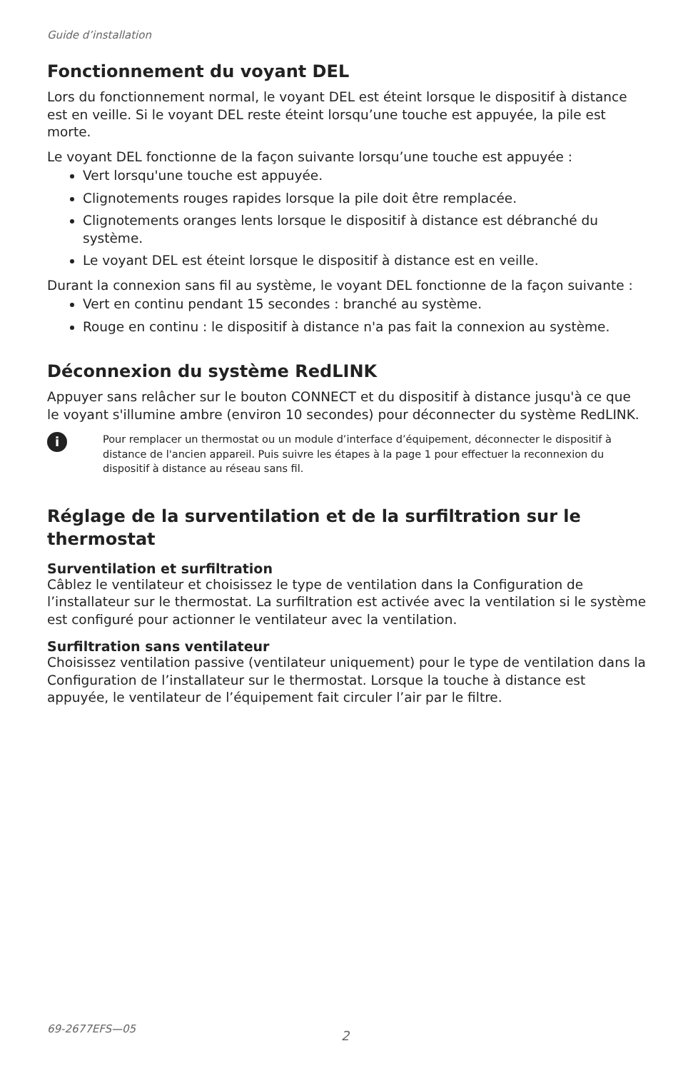Guide d’installation
Fonctionnement du voyant DEL
Lors du fonctionnement normal, le voyant DEL est éteint lorsque le dispositif à distance est en veille. Si le voyant DEL reste éteint lorsqu’une touche est appuyée, la pile est morte.
Le voyant DEL fonctionne de la façon suivante lorsqu’une touche est appuyée :
Vert lorsqu'une touche est appuyée.
Clignotements rouges rapides lorsque la pile doit être remplacée.
Clignotements oranges lents lorsque le dispositif à distance est débranché du système.
Le voyant DEL est éteint lorsque le dispositif à distance est en veille.
Durant la connexion sans fil au système, le voyant DEL fonctionne de la façon suivante :
Vert en continu pendant 15 secondes : branché au système.
Rouge en continu : le dispositif à distance n'a pas fait la connexion au système.
Déconnexion du système RedLINK
Appuyer sans relâcher sur le bouton CONNECT et du dispositif à distance jusqu'à ce que le voyant s'illumine ambre (environ 10 secondes) pour déconnecter du système RedLINK.
i
Pour remplacer un thermostat ou un module d’interface d’équipement, déconnecter le dispositif à distance de l'ancien appareil. Puis suivre les étapes à la page 1 pour effectuer la reconnexion du dispositif à distance au réseau sans fil.
Réglage de la surventilation et de la surfiltration sur le thermostat
Surventilation et surfiltration
Câblez le ventilateur et choisissez le type de ventilation dans la Configuration de l’installateur sur le thermostat. La surfiltration est activée avec la ventilation si le système est configuré pour actionner le ventilateur avec la ventilation.
Surfiltration sans ventilateur
Choisissez ventilation passive (ventilateur uniquement) pour le type de ventilation dans la Configuration de l’installateur sur le thermostat. Lorsque la touche à distance est appuyée, le ventilateur de l’équipement fait circuler l’air par le filtre.
69-2677EFS—05 2